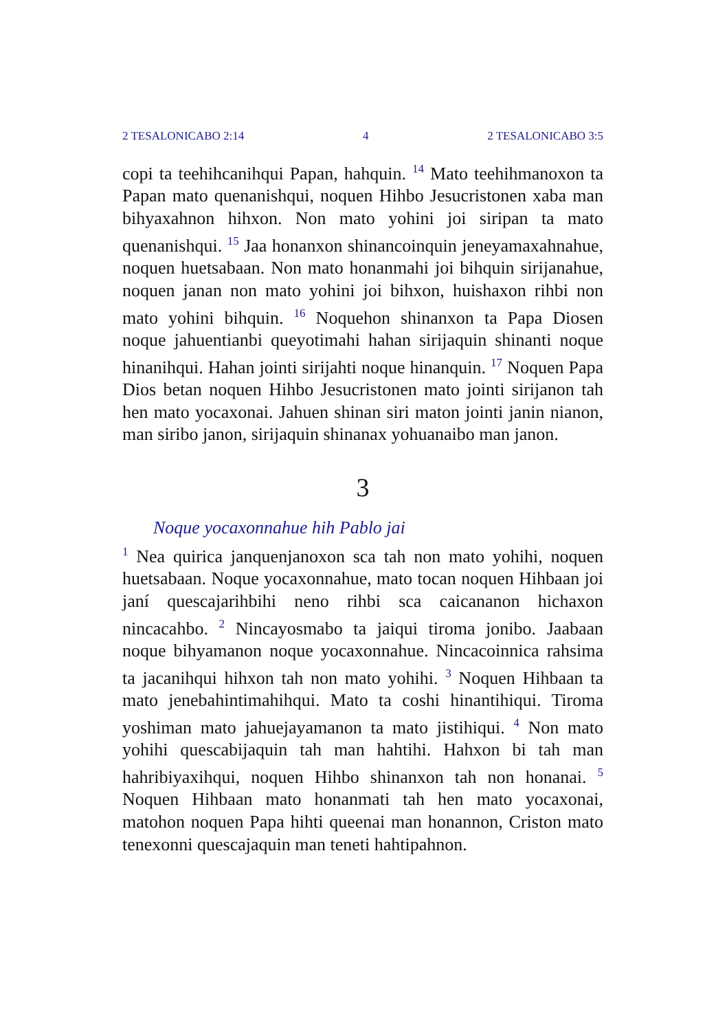2 TESALONICABO 2:14 4 2 TESALONICABO 3:5
copi ta teehihcanihqui Papan, hahquin. <sup>14</sup> Mato teehihmanoxon ta Papan mato quenanishqui, noquen Hihbo Jesucristonen xaba man bihyaxahnon hihxon. Non mato yohini joi siripan ta mato quenanishqui. <sup>15</sup> Jaa honanxon shinancoinquin jeneyamaxahnahue, noquen huetsabaan. Non mato honanmahi joi bihquin sirijanahue, noquen janan non mato yohini joi bihxon, huishaxon rihbi non mato yohini bihquin. <sup>16</sup> Noquehon shinanxon ta Papa Diosen noque jahuentianbi queyotimahi hahan sirijaquin shinanti noque hinanihqui. Hahan jointi sirijahti noque hinanquin. <sup>17</sup> Noquen Papa Dios betan noquen Hihbo Jesucristonen mato jointi sirijanon tah hen mato yocaxonai. Jahuen shinan siri maton jointi janin nianon, man siribo janon, sirijaquin shinanax yohuanaibo man janon.
3
Noque yocaxonnahue hih Pablo jai
<sup>1</sup> Nea quirica janquenjanoxon sca tah non mato yohihi, noquen huetsabaan. Noque yocaxonnahue, mato tocan noquen Hihbaan joi janí quescajarihbihi neno rihbi sca caicananon hichaxon nincacahbo. <sup>2</sup> Nincayosmabo ta jaiqui tiroma jonibo. Jaabaan noque bihyamanon noque yocaxonnahue. Nincacoinnica rahsima ta jacanihqui hihxon tah non mato yohihi. <sup>3</sup> Noquen Hihbaan ta mato jenebahintimahihqui. Mato ta coshi hinantihiqui. Tiroma yoshiman mato jahuejayamanon ta mato jistihiqui. <sup>4</sup> Non mato yohihi quescabijaquin tah man hahtihi. Hahxon bi tah man hahribiyaxihqui, noquen Hihbo shinanxon tah non honanai. <sup>5</sup> Noquen Hihbaan mato honanmati tah hen mato yocaxonai, matohon noquen Papa hihti queenai man honannon, Criston mato tenexonni quescajaquin man teneti hahtipahnon.